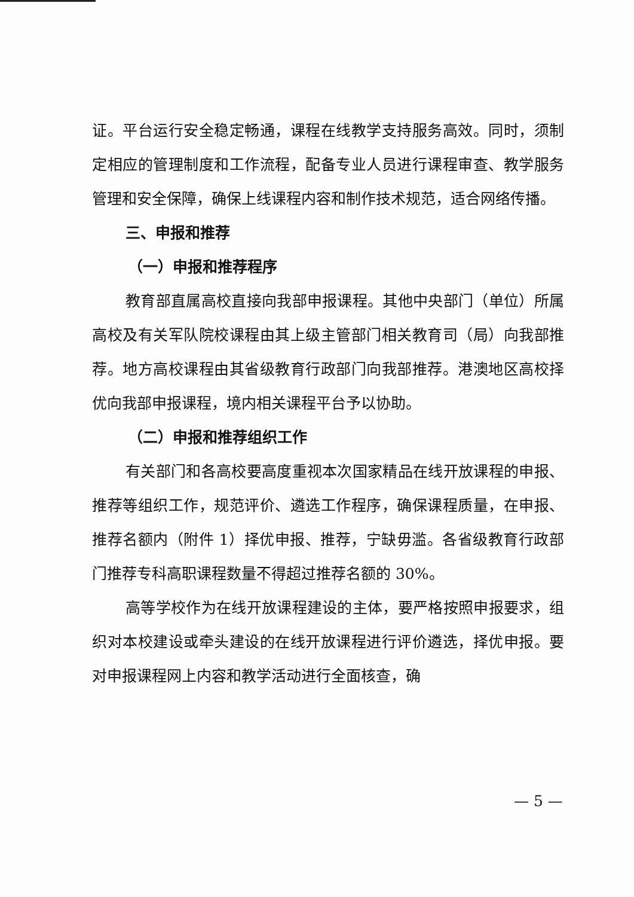证。平台运行安全稳定畅通，课程在线教学支持服务高效。同时，须制定相应的管理制度和工作流程，配备专业人员进行课程审查、教学服务管理和安全保障，确保上线课程内容和制作技术规范，适合网络传播。
三、申报和推荐
（一）申报和推荐程序
教育部直属高校直接向我部申报课程。其他中央部门（单位）所属高校及有关军队院校课程由其上级主管部门相关教育司（局）向我部推荐。地方高校课程由其省级教育行政部门向我部推荐。港澳地区高校择优向我部申报课程，境内相关课程平台予以协助。
（二）申报和推荐组织工作
有关部门和各高校要高度重视本次国家精品在线开放课程的申报、推荐等组织工作，规范评价、遴选工作程序，确保课程质量，在申报、推荐名额内（附件 1）择优申报、推荐，宁缺毋滥。各省级教育行政部门推荐专科高职课程数量不得超过推荐名额的 30%。
高等学校作为在线开放课程建设的主体，要严格按照申报要求，组织对本校建设或牵头建设的在线开放课程进行评价遴选，择优申报。要对申报课程网上内容和教学活动进行全面核查，确
— 5 —